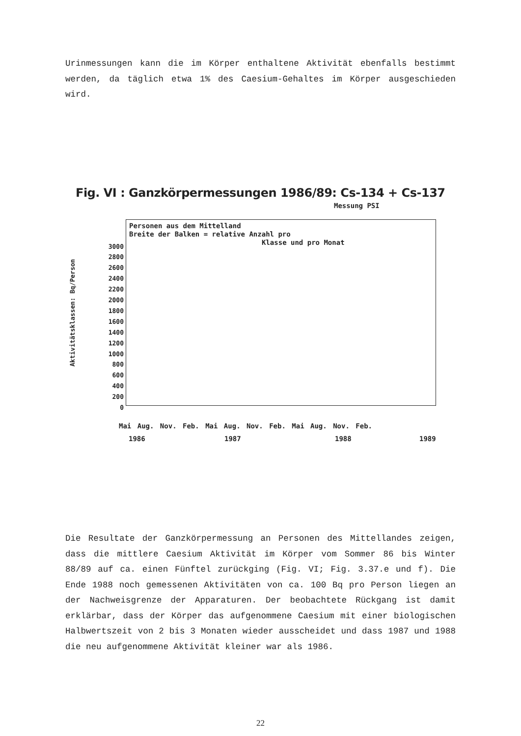Urinmessungen kann die im Körper enthaltene Aktivität ebenfalls bestimmt werden, da täglich etwa 1% des Caesium-Gehaltes im Körper ausgeschieden wird.
Fig. VI : Ganzkörpermessungen 1986/89: Cs-134 + Cs-137
Messung PSI
Aktivitätsklassen: Bq/Person
3000
2800
2600
2400
2200
2000
1800
1600
1400
1200
1000
800
600
400
200
0
Personen aus dem Mittelland
Breite der Balken = relative Anzahl pro
Klasse und pro Monat
Mai Aug. Nov. Feb. Mai Aug. Nov. Feb. Mai Aug. Nov. Feb.
1986 1987 1988 1989
Die Resultate der Ganzkörpermessung an Personen des Mittellandes zeigen, dass die mittlere Caesium Aktivität im Körper vom Sommer 86 bis Winter 88/89 auf ca. einen Fünftel zurückging (Fig. VI; Fig. 3.37.e und f). Die Ende 1988 noch gemessenen Aktivitäten von ca. 100 Bq pro Person liegen an der Nachweisgrenze der Apparaturen. Der beobachtete Rückgang ist damit erklärbar, dass der Körper das aufgenommene Caesium mit einer biologischen Halbwertszeit von 2 bis 3 Monaten wieder ausscheidet und dass 1987 und 1988 die neu aufgenommene Aktivität kleiner war als 1986.
22